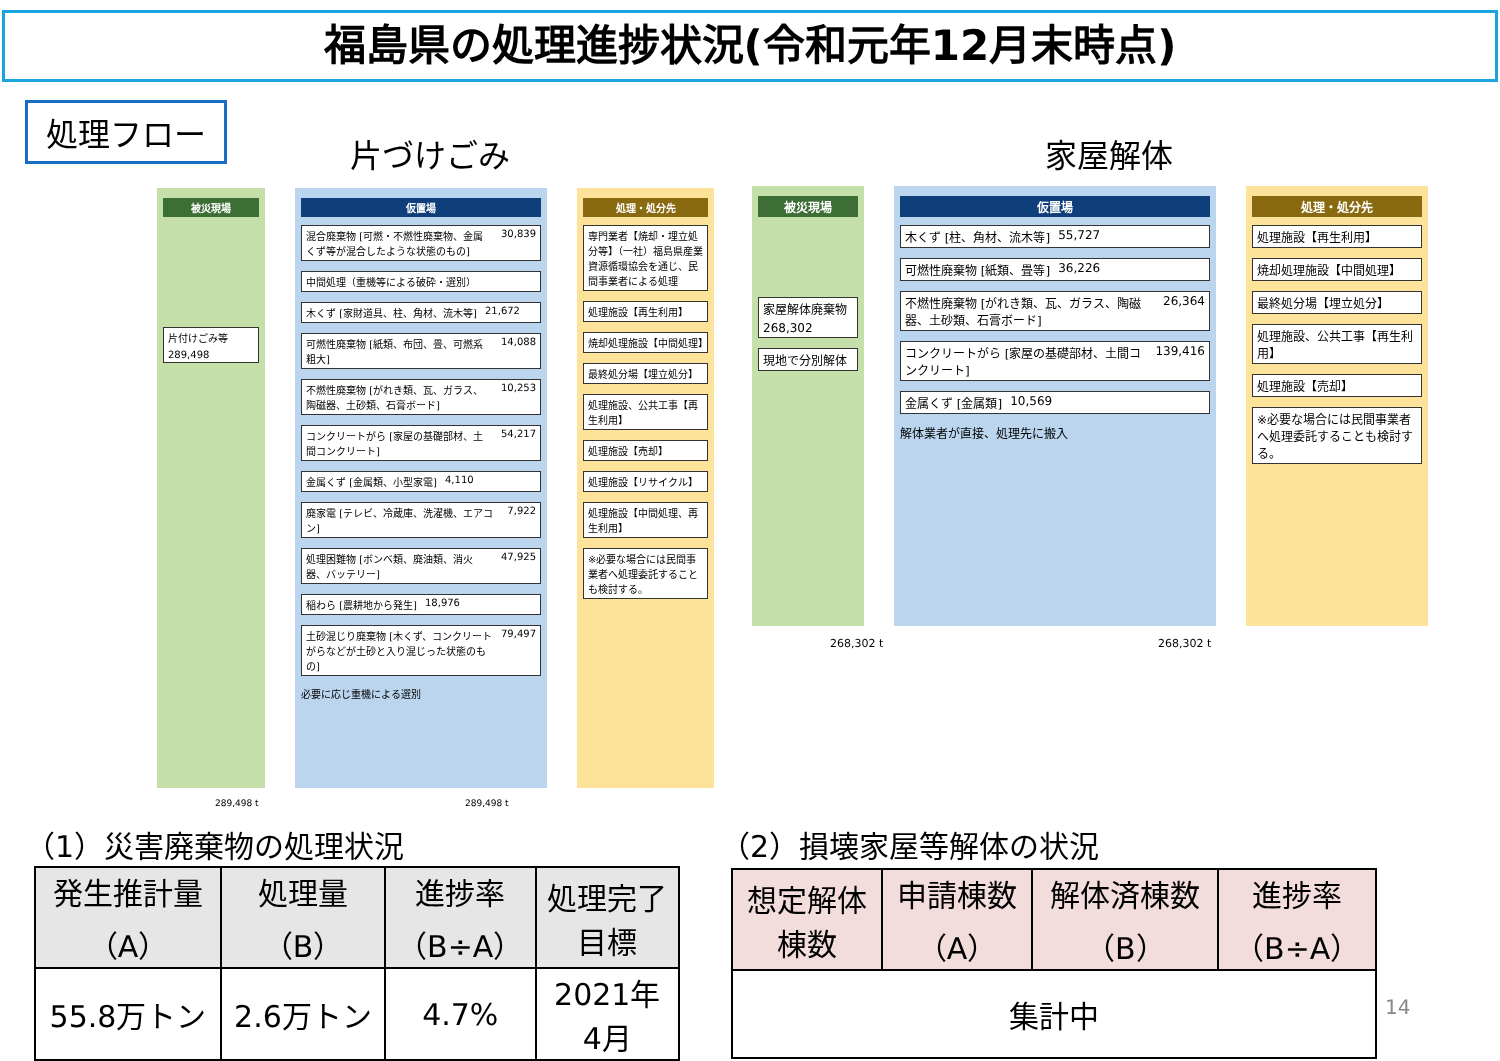福島県の処理進捗状況(令和元年12月末時点)
処理フロー
片づけごみ 家屋解体
被災現場
片付けごみ等
289,498
仮置場
混合廃棄物 [可燃・不燃性廃棄物、金属くず等が混合したような状態のもの]
30,839
中間処理（重機等による破砕・選別）
木くず [家財道具、柱、角材、流木等] 21,672
可燃性廃棄物 [紙類、布団、畳、可燃系粗大]
14,088
不燃性廃棄物 [がれき類、瓦、ガラス、陶磁器、土砂類、石膏ボード]
10,253
コンクリートがら [家屋の基礎部材、土間コンクリート]
54,217
金属くず [金属類、小型家電] 4,110
廃家電 [テレビ、冷蔵庫、洗濯機、エアコン]
7,922
処理困難物 [ボンベ類、廃油類、消火器、バッテリー]
47,925
稲わら [農耕地から発生] 18,976
土砂混じり廃棄物 [木くず、コンクリートがらなどが土砂と入り混じった状態のもの]
79,497
必要に応じ重機による選別
処理・処分先
専門業者【焼却・埋立処分等】（一社）福島県産業資源循環協会を通じ、民間事業者による処理
処理施設【再生利用】
焼却処理施設【中間処理】
最終処分場【埋立処分】
処理施設、公共工事【再生利用】
処理施設【売却】
処理施設【リサイクル】
処理施設【中間処理、再生利用】
※必要な場合には民間事業者へ処理委託することも検討する。
289,498 t 289,498 t
被災現場
家屋解体廃棄物
268,302
現地で分別解体
仮置場
木くず [柱、角材、流木等] 55,727
可燃性廃棄物 [紙類、畳等] 36,226
不燃性廃棄物 [がれき類、瓦、ガラス、陶磁器、土砂類、石膏ボード]
26,364
コンクリートがら [家屋の基礎部材、土間コンクリート]
139,416
金属くず [金属類] 10,569
解体業者が直接、処理先に搬入
処理・処分先
処理施設【再生利用】
焼却処理施設【中間処理】
最終処分場【埋立処分】
処理施設、公共工事【再生利用】
処理施設【売却】
※必要な場合には民間事業者へ処理委託することも検討する。
268,302 t 268,302 t
（1）災害廃棄物の処理状況 （2）損壊家屋等解体の状況
| 発生推計量 （A） | 処理量 （B） | 進捗率 （B÷A） | 処理完了 目標 |
| --- | --- | --- | --- |
| 55.8万トン | 2.6万トン | 4.7% | 2021年 4月 |
| 想定解体 棟数 | 申請棟数 （A） | 解体済棟数 （B） | 進捗率 （B÷A） |
| --- | --- | --- | --- |
| 集計中 | | | |
14